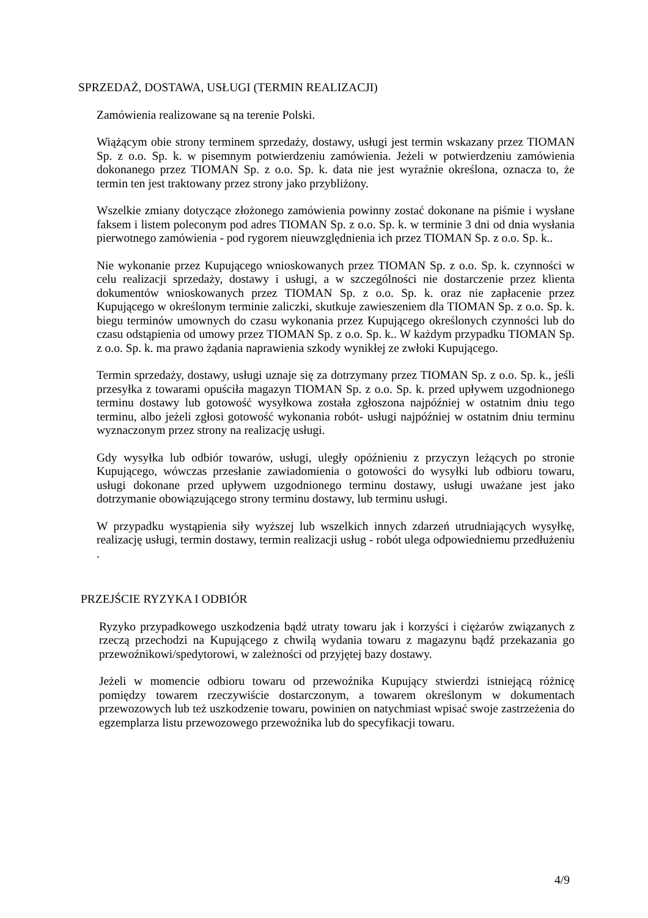SPRZEDAŻ, DOSTAWA, USŁUGI (TERMIN REALIZACJI)
Zamówienia realizowane są na terenie Polski.
Wiążącym obie strony terminem sprzedaży, dostawy, usługi jest termin wskazany przez TIOMAN Sp. z o.o. Sp. k. w pisemnym potwierdzeniu zamówienia. Jeżeli w potwierdzeniu zamówienia dokonanego przez TIOMAN Sp. z o.o. Sp. k. data nie jest wyraźnie określona, oznacza to, że termin ten jest traktowany przez strony jako przybliżony.
Wszelkie zmiany dotyczące złożonego zamówienia powinny zostać dokonane na piśmie i wysłane faksem i listem poleconym pod adres TIOMAN Sp. z o.o. Sp. k. w terminie 3 dni od dnia wysłania pierwotnego zamówienia - pod rygorem nieuwzględnienia ich przez TIOMAN Sp. z o.o. Sp. k..
Nie wykonanie przez Kupującego wnioskowanych przez TIOMAN Sp. z o.o. Sp. k. czynności w celu realizacji sprzedaży, dostawy i usługi, a w szczególności nie dostarczenie przez klienta dokumentów wnioskowanych przez TIOMAN Sp. z o.o. Sp. k. oraz nie zapłacenie przez Kupującego w określonym terminie zaliczki, skutkuje zawieszeniem dla TIOMAN Sp. z o.o. Sp. k. biegu terminów umownych do czasu wykonania przez Kupującego określonych czynności lub do czasu odstąpienia od umowy przez TIOMAN Sp. z o.o. Sp. k.. W każdym przypadku TIOMAN Sp. z o.o. Sp. k. ma prawo żądania naprawienia szkody wynikłej ze zwłoki Kupującego.
Termin sprzedaży, dostawy, usługi uznaje się za dotrzymany przez TIOMAN Sp. z o.o. Sp. k., jeśli przesyłka z towarami opuściła magazyn TIOMAN Sp. z o.o. Sp. k. przed upływem uzgodnionego terminu dostawy lub gotowość wysyłkowa została zgłoszona najpóźniej w ostatnim dniu tego terminu, albo jeżeli zgłosi gotowość wykonania robót- usługi najpóźniej w ostatnim dniu terminu wyznaczonym przez strony na realizację usługi.
Gdy wysyłka lub odbiór towarów, usługi, uległy opóźnieniu z przyczyn leżących po stronie Kupującego, wówczas przesłanie zawiadomienia o gotowości do wysyłki lub odbioru towaru, usługi dokonane przed upływem uzgodnionego terminu dostawy, usługi uważane jest jako dotrzymanie obowiązującego strony terminu dostawy, lub terminu usługi.
W przypadku wystąpienia siły wyższej lub wszelkich innych zdarzeń utrudniających wysyłkę, realizację usługi, termin dostawy, termin realizacji usług - robót ulega odpowiedniemu przedłużeniu .
PRZEJŚCIE RYZYKA I ODBIÓR
Ryzyko przypadkowego uszkodzenia bądź utraty towaru jak i korzyści i ciężarów związanych z rzeczą przechodzi na Kupującego z chwilą wydania towaru z magazynu bądź przekazania go przewoźnikowi/spedytorowi, w zależności od przyjętej bazy dostawy.
Jeżeli w momencie odbioru towaru od przewoźnika Kupujący stwierdzi istniejącą różnicę pomiędzy towarem rzeczywiście dostarczonym, a towarem określonym w dokumentach przewozowych lub też uszkodzenie towaru, powinien on natychmiast wpisać swoje zastrzeżenia do egzemplarza listu przewozowego przewoźnika lub do specyfikacji towaru.
4/9